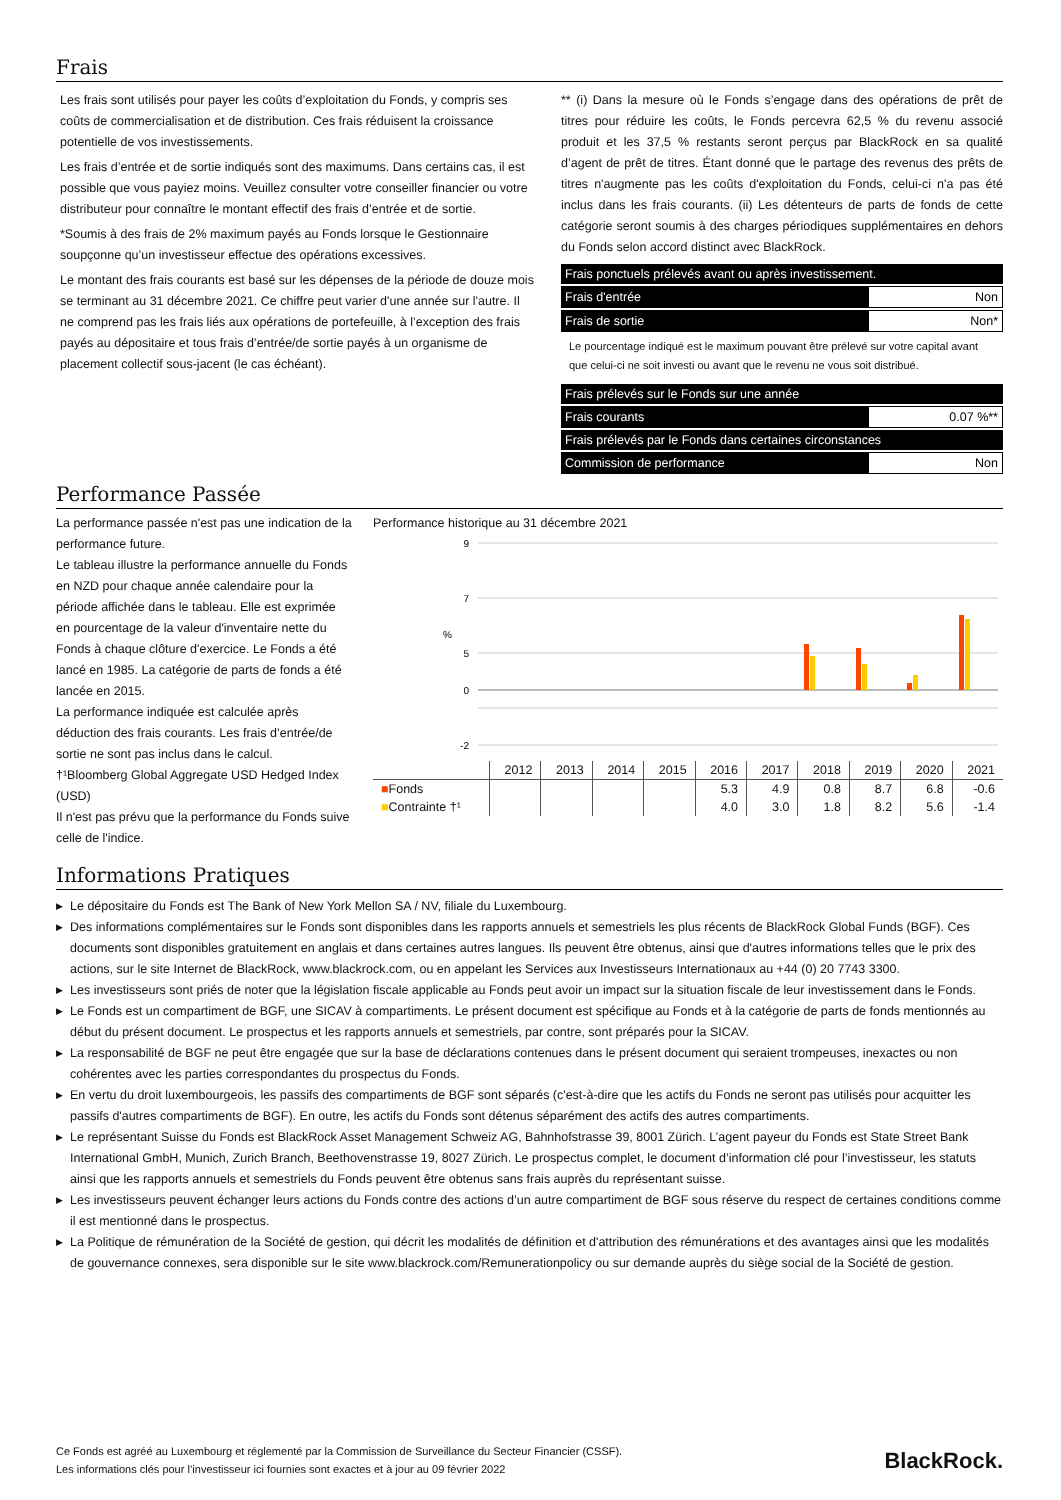Frais
Les frais sont utilisés pour payer les coûts d’exploitation du Fonds, y compris ses coûts de commercialisation et de distribution. Ces frais réduisent la croissance potentielle de vos investissements.
Les frais d’entrée et de sortie indiqués sont des maximums. Dans certains cas, il est possible que vous payiez moins. Veuillez consulter votre conseiller financier ou votre distributeur pour connaître le montant effectif des frais d’entrée et de sortie.
*Soumis à des frais de 2% maximum payés au Fonds lorsque le Gestionnaire soupçonne qu’un investisseur effectue des opérations excessives.
Le montant des frais courants est basé sur les dépenses de la période de douze mois se terminant au 31 décembre 2021. Ce chiffre peut varier d'une année sur l'autre. Il ne comprend pas les frais liés aux opérations de portefeuille, à l’exception des frais payés au dépositaire et tous frais d’entrée/de sortie payés à un organisme de placement collectif sous-jacent (le cas échéant).
** (i) Dans la mesure où le Fonds s’engage dans des opérations de prêt de titres pour réduire les coûts, le Fonds percevra 62,5 % du revenu associé produit et les 37,5 % restants seront perçus par BlackRock en sa qualité d’agent de prêt de titres. Étant donné que le partage des revenus des prêts de titres n'augmente pas les coûts d'exploitation du Fonds, celui-ci n'a pas été inclus dans les frais courants. (ii) Les détenteurs de parts de fonds de cette catégorie seront soumis à des charges périodiques supplémentaires en dehors du Fonds selon accord distinct avec BlackRock.
| Frais ponctuels prélevés avant ou après investissement. | |
| Frais d'entrée | Non |
| Frais de sortie | Non* |
Le pourcentage indiqué est le maximum pouvant être prélevé sur votre capital avant que celui-ci ne soit investi ou avant que le revenu ne vous soit distribué.
| Frais prélevés sur le Fonds sur une année | |
| Frais courants | 0.07 %** |
| Frais prélevés par le Fonds dans certaines circonstances | |
| Commission de performance | Non |
Performance Passée
La performance passée n'est pas une indication de la performance future.
Le tableau illustre la performance annuelle du Fonds en NZD pour chaque année calendaire pour la période affichée dans le tableau. Elle est exprimée en pourcentage de la valeur d'inventaire nette du Fonds à chaque clôture d'exercice. Le Fonds a été lancé en 1985. La catégorie de parts de fonds a été lancée en 2015.
La performance indiquée est calculée après déduction des frais courants. Les frais d’entrée/de sortie ne sont pas inclus dans le calcul.
†¹Bloomberg Global Aggregate USD Hedged Index (USD)
Il n'est pas prévu que la performance du Fonds suive celle de l'indice.
Performance historique au 31 décembre 2021
9
7
5
0
-2
%
| | 2012 | 2013 | 2014 | 2015 | 2016 | 2017 | 2018 | 2019 | 2020 | 2021 |
| --- | --- | --- | --- | --- | --- | --- | --- | --- | --- | --- |
| ■ Fonds | | | | | 5.3 | 4.9 | 0.8 | 8.7 | 6.8 | -0.6 |
| ■ Contrainte †¹ | | | | | 4.0 | 3.0 | 1.8 | 8.2 | 5.6 | -1.4 |
Informations Pratiques
▶ Le dépositaire du Fonds est The Bank of New York Mellon SA / NV, filiale du Luxembourg.
▶ Des informations complémentaires sur le Fonds sont disponibles dans les rapports annuels et semestriels les plus récents de BlackRock Global Funds (BGF). Ces documents sont disponibles gratuitement en anglais et dans certaines autres langues. Ils peuvent être obtenus, ainsi que d'autres informations telles que le prix des actions, sur le site Internet de BlackRock, www.blackrock.com, ou en appelant les Services aux Investisseurs Internationaux au +44 (0) 20 7743 3300.
▶ Les investisseurs sont priés de noter que la législation fiscale applicable au Fonds peut avoir un impact sur la situation fiscale de leur investissement dans le Fonds.
▶ Le Fonds est un compartiment de BGF, une SICAV à compartiments. Le présent document est spécifique au Fonds et à la catégorie de parts de fonds mentionnés au début du présent document. Le prospectus et les rapports annuels et semestriels, par contre, sont préparés pour la SICAV.
▶ La responsabilité de BGF ne peut être engagée que sur la base de déclarations contenues dans le présent document qui seraient trompeuses, inexactes ou non cohérentes avec les parties correspondantes du prospectus du Fonds.
▶ En vertu du droit luxembourgeois, les passifs des compartiments de BGF sont séparés (c'est-à-dire que les actifs du Fonds ne seront pas utilisés pour acquitter les passifs d'autres compartiments de BGF). En outre, les actifs du Fonds sont détenus séparément des actifs des autres compartiments.
▶ Le représentant Suisse du Fonds est BlackRock Asset Management Schweiz AG, Bahnhofstrasse 39, 8001 Zürich. L’agent payeur du Fonds est State Street Bank International GmbH, Munich, Zurich Branch, Beethovenstrasse 19, 8027 Zürich. Le prospectus complet, le document d’information clé pour l’investisseur, les statuts ainsi que les rapports annuels et semestriels du Fonds peuvent être obtenus sans frais auprès du représentant suisse.
▶ Les investisseurs peuvent échanger leurs actions du Fonds contre des actions d’un autre compartiment de BGF sous réserve du respect de certaines conditions comme il est mentionné dans le prospectus.
▶ La Politique de rémunération de la Société de gestion, qui décrit les modalités de définition et d'attribution des rémunérations et des avantages ainsi que les modalités de gouvernance connexes, sera disponible sur le site www.blackrock.com/Remunerationpolicy ou sur demande auprès du siège social de la Société de gestion.
Ce Fonds est agréé au Luxembourg et réglementé par la Commission de Surveillance du Secteur Financier (CSSF).
Les informations clés pour l’investisseur ici fournies sont exactes et à jour au 09 février 2022
BlackRock.